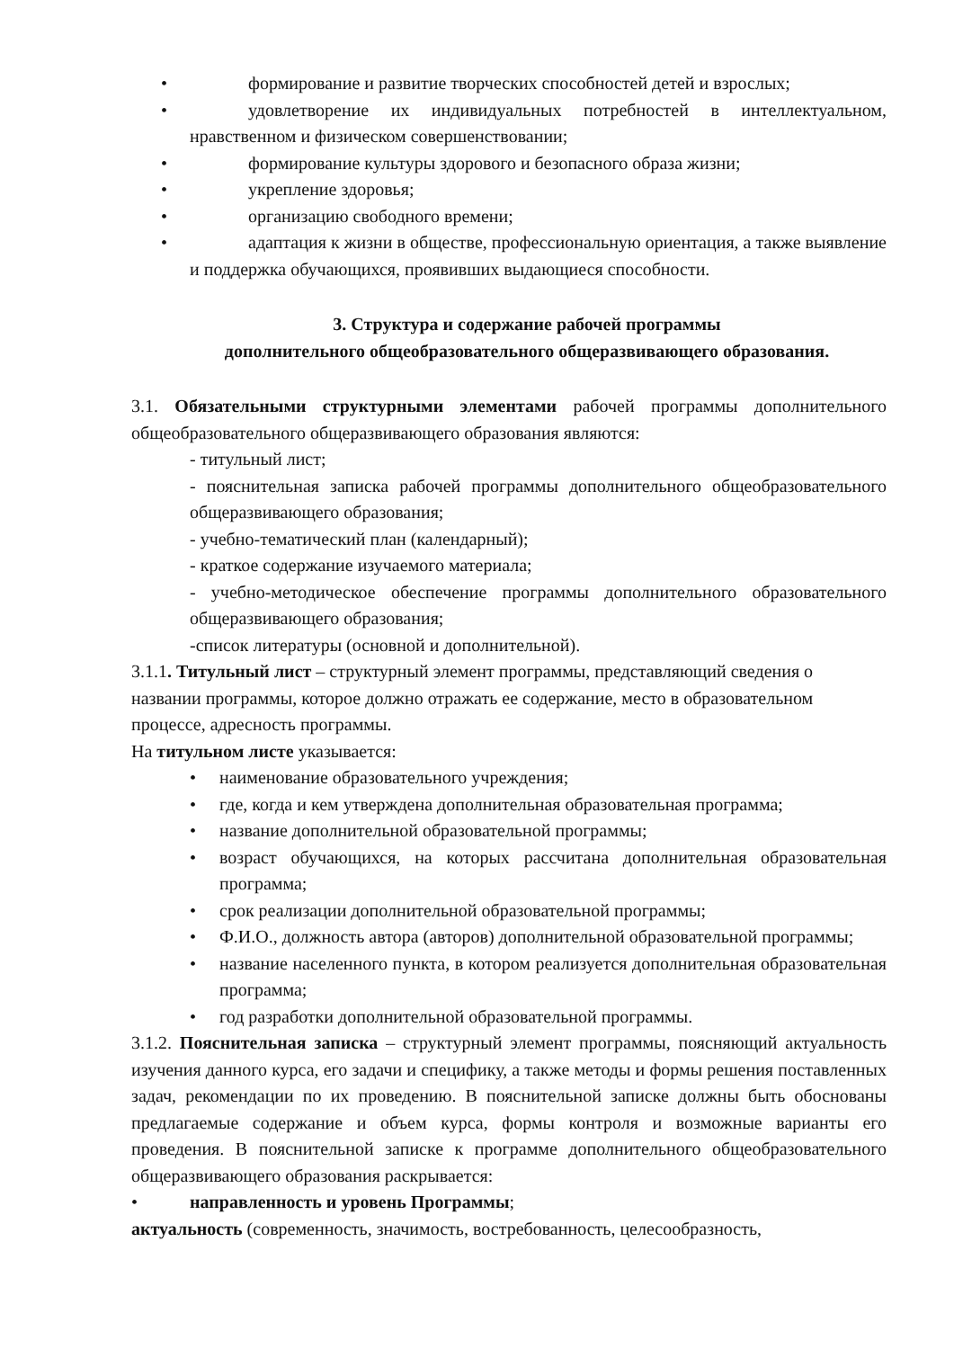• формирование и развитие творческих способностей детей и взрослых;
• удовлетворение их индивидуальных потребностей в интеллектуальном, нравственном и физическом совершенствовании;
• формирование культуры здорового и безопасного образа жизни;
• укрепление здоровья;
• организацию свободного времени;
• адаптация к жизни в обществе, профессиональную ориентация, а также выявление и поддержка обучающихся, проявивших выдающиеся способности.
3. Структура и содержание рабочей программы
дополнительного общеобразовательного общеразвивающего образования.
3.1. Обязательными структурными элементами рабочей программы дополнительного общеобразовательного общеразвивающего образования являются:
- титульный лист;
- пояснительная записка рабочей программы дополнительного общеобразовательного общеразвивающего образования;
- учебно-тематический план (календарный);
- краткое содержание изучаемого материала;
- учебно-методическое обеспечение программы дополнительного образовательного общеразвивающего образования;
-список литературы (основной и дополнительной).
3.1.1. Титульный лист – структурный элемент программы, представляющий сведения о названии программы, которое должно отражать ее содержание, место в образовательном процессе, адресность программы.
На титульном листе указывается:
• наименование образовательного учреждения;
• где, когда и кем утверждена дополнительная образовательная программа;
• название дополнительной образовательной программы;
• возраст обучающихся, на которых рассчитана дополнительная образовательная программа;
• срок реализации дополнительной образовательной программы;
• Ф.И.О., должность автора (авторов) дополнительной образовательной программы;
• название населенного пункта, в котором реализуется дополнительная образовательная программа;
• год разработки дополнительной образовательной программы.
3.1.2. Пояснительная записка – структурный элемент программы, поясняющий актуальность изучения данного курса, его задачи и специфику, а также методы и формы решения поставленных задач, рекомендации по их проведению. В пояснительной записке должны быть обоснованы предлагаемые содержание и объем курса, формы контроля и возможные варианты его проведения. В пояснительной записке к программе дополнительного общеобразовательного общеразвивающего образования раскрывается:
• направленность и уровень Программы;
актуальность (современность, значимость, востребованность, целесообразность,